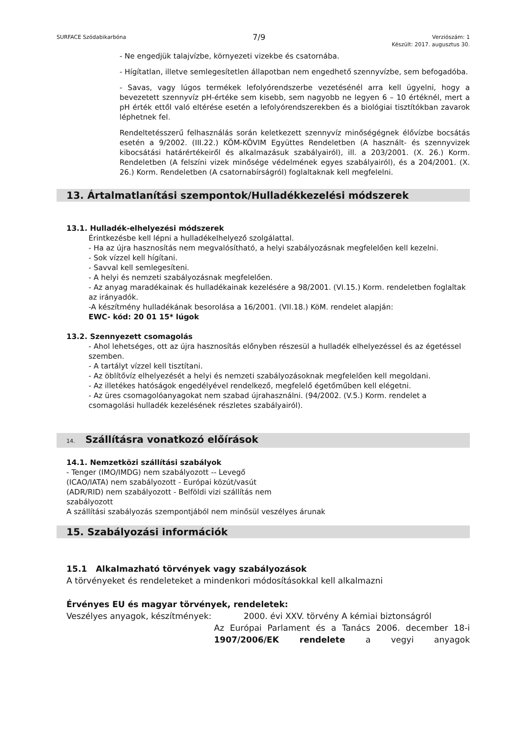SURFACE Szódabikarbóna 7/9 Verziószám: 1
Készült: 2017. augusztus 30.
- Ne engedjük talajvízbe, környezeti vizekbe és csatornába.
- Hígítatlan, illetve semlegesítetlen állapotban nem engedhető szennyvízbe, sem befogadóba.
- Savas, vagy lúgos termékek lefolyórendszerbe vezetésénél arra kell ügyelni, hogy a bevezetett szennyvíz pH-értéke sem kisebb, sem nagyobb ne legyen 6 – 10 értéknél, mert a pH érték ettől való eltérése esetén a lefolyórendszerekben és a biológiai tisztítókban zavarok léphetnek fel.
Rendeltetésszerű felhasználás során keletkezett szennyvíz minőségégnek élővízbe bocsátás esetén a 9/2002. (III.22.) KÖM-KÖVIM Együttes Rendeletben (A használt- és szennyvizek kibocsátási határértékeiről és alkalmazásuk szabályairól), ill. a 203/2001. (X. 26.) Korm. Rendeletben (A felszíni vizek minősége védelmének egyes szabályairól), és a 204/2001. (X. 26.) Korm. Rendeletben (A csatornabírságról) foglaltaknak kell megfelelni.
13. Ártalmatlanítási szempontok/Hulladékkezelési módszerek
13.1. Hulladék-elhelyezési módszerek
Érintkezésbe kell lépni a hulladékelhelyező szolgálattal.
- Ha az újra hasznosítás nem megvalósítható, a helyi szabályozásnak megfelelően kell kezelni.
- Sok vízzel kell hígítani.
- Savval kell semlegesíteni.
- A helyi és nemzeti szabályozásnak megfelelően.
- Az anyag maradékainak és hulladékainak kezelésére a 98/2001. (VI.15.) Korm. rendeletben foglaltak az irányadók.
-A készítmény hulladékának besorolása a 16/2001. (VII.18.) KöM. rendelet alapján:
EWC- kód: 20 01 15* lúgok
13.2. Szennyezett csomagolás
- Ahol lehetséges, ott az újra hasznosítás előnyben részesül a hulladék elhelyezéssel és az égetéssel szemben.
- A tartályt vízzel kell tisztítani.
- Az öblítővíz elhelyezését a helyi és nemzeti szabályozásoknak megfelelően kell megoldani.
- Az illetékes hatóságok engedélyével rendelkező, megfelelő égetőműben kell elégetni.
- Az üres csomagolóanyagokat nem szabad újrahasználni. (94/2002. (V.5.) Korm. rendelet a csomagolási hulladék kezelésének részletes szabályairól).
14. Szállításra vonatkozó előírások
14.1. Nemzetközi szállítási szabályok
- Tenger (IMO/IMDG) nem szabályozott -- Levegő (ICAO/IATA) nem szabályozott - Európai közút/vasút (ADR/RID) nem szabályozott - Belföldi vizi szállítás nem szabályozott
A szállítási szabályozás szempontjából nem minősül veszélyes árunak
15. Szabályozási információk
15.1 Alkalmazható törvények vagy szabályozások
A törvényeket és rendeleteket a mindenkori módosításokkal kell alkalmazni
Érvényes EU és magyar törvények, rendeletek:
Veszélyes anyagok, készítmények: 2000. évi XXV. törvény A kémiai biztonságról
Az Európai Parlament és a Tanács 2006. december 18-i
1907/2006/EK rendelete a vegyi anyagok